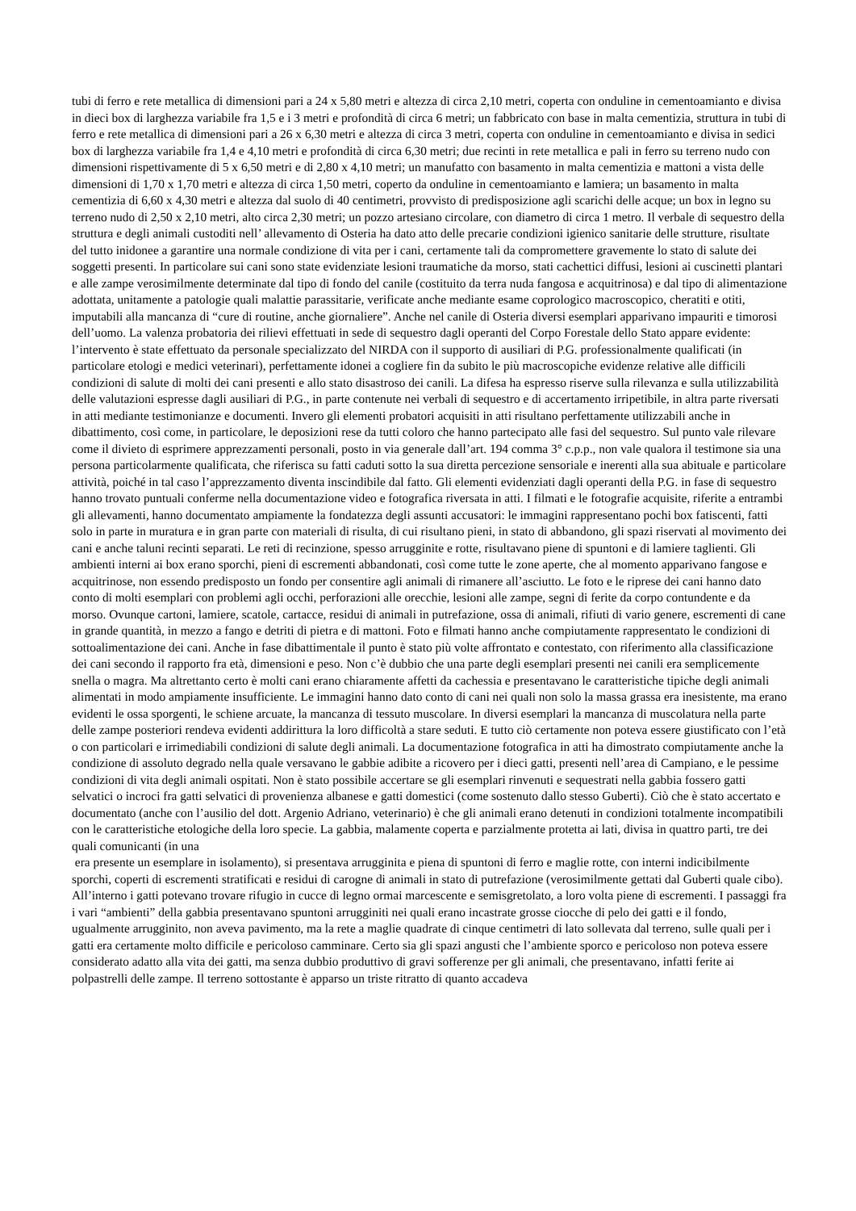tubi di ferro e rete metallica di dimensioni pari a 24 x 5,80 metri e altezza di circa 2,10 metri, coperta con onduline in cementoamianto e divisa in dieci box di larghezza variabile fra 1,5 e i 3 metri e profondità di circa 6 metri; un fabbricato con base in malta cementizia, struttura in tubi di ferro e rete metallica di dimensioni pari a 26 x 6,30 metri e altezza di circa 3 metri, coperta con onduline in cementoamianto e divisa in sedici box di larghezza variabile fra 1,4 e 4,10 metri e profondità di circa 6,30 metri; due recinti in rete metallica e pali in ferro su terreno nudo con dimensioni rispettivamente di 5 x 6,50 metri e di 2,80 x 4,10 metri; un manufatto con basamento in malta cementizia e mattoni a vista delle dimensioni di 1,70 x 1,70 metri e altezza di circa 1,50 metri, coperto da onduline in cementoamianto e lamiera; un basamento in malta cementizia di 6,60 x 4,30 metri e altezza dal suolo di 40 centimetri, provvisto di predisposizione agli scarichi delle acque; un box in legno su terreno nudo di 2,50 x 2,10 metri, alto circa 2,30 metri; un pozzo artesiano circolare, con diametro di circa 1 metro. Il verbale di sequestro della struttura e degli animali custoditi nell’ allevamento di Osteria ha dato atto delle precarie condizioni igienico sanitarie delle strutture, risultate del tutto inidonee a garantire una normale condizione di vita per i cani, certamente tali da compromettere gravemente lo stato di salute dei soggetti presenti. In particolare sui cani sono state evidenziate lesioni traumatiche da morso, stati cachettici diffusi, lesioni ai cuscinetti plantari e alle zampe verosimilmente determinate dal tipo di fondo del canile (costituito da terra nuda fangosa e acquitrinosa) e dal tipo di alimentazione adottata, unitamente a patologie quali malattie parassitarie, verificate anche mediante esame coprologico macroscopico, cheratiti e otiti, imputabili alla mancanza di “cure di routine, anche giornaliere”. Anche nel canile di Osteria diversi esemplari apparivano impauriti e timorosi dell’uomo. La valenza probatoria dei rilievi effettuati in sede di sequestro dagli operanti del Corpo Forestale dello Stato appare evidente: l’intervento è state effettuato da personale specializzato del NIRDA con il supporto di ausiliari di P.G. professionalmente qualificati (in particolare etologi e medici veterinari), perfettamente idonei a cogliere fin da subito le più macroscopiche evidenze relative alle difficili condizioni di salute di molti dei cani presenti e allo stato disastroso dei canili. La difesa ha espresso riserve sulla rilevanza e sulla utilizzabilità delle valutazioni espresse dagli ausiliari di P.G., in parte contenute nei verbali di sequestro e di accertamento irripetibile, in altra parte riversati in atti mediante testimonianze e documenti. Invero gli elementi probatori acquisiti in atti risultano perfettamente utilizzabili anche in dibattimento, così come, in particolare, le deposizioni rese da tutti coloro che hanno partecipato alle fasi del sequestro. Sul punto vale rilevare come il divieto di esprimere apprezzamenti personali, posto in via generale dall’art. 194 comma 3° c.p.p., non vale qualora il testimone sia una persona particolarmente qualificata, che riferisca su fatti caduti sotto la sua diretta percezione sensoriale e inerenti alla sua abituale e particolare attività, poiché in tal caso l’apprezzamento diventa inscindibile dal fatto. Gli elementi evidenziati dagli operanti della P.G. in fase di sequestro hanno trovato puntuali conferme nella documentazione video e fotografica riversata in atti. I filmati e le fotografie acquisite, riferite a entrambi gli allevamenti, hanno documentato ampiamente la fondatezza degli assunti accusatori: le immagini rappresentano pochi box fatiscenti, fatti solo in parte in muratura e in gran parte con materiali di risulta, di cui risultano pieni, in stato di abbandono, gli spazi riservati al movimento dei cani e anche taluni recinti separati. Le reti di recinzione, spesso arrugginite e rotte, risultavano piene di spuntoni e di lamiere taglienti. Gli ambienti interni ai box erano sporchi, pieni di escrementi abbandonati, così come tutte le zone aperte, che al momento apparivano fangose e acquitrinose, non essendo predisposto un fondo per consentire agli animali di rimanere all’asciutto. Le foto e le riprese dei cani hanno dato conto di molti esemplari con problemi agli occhi, perforazioni alle orecchie, lesioni alle zampe, segni di ferite da corpo contundente e da morso. Ovunque cartoni, lamiere, scatole, cartacce, residui di animali in putrefazione, ossa di animali, rifiuti di vario genere, escrementi di cane in grande quantità, in mezzo a fango e detriti di pietra e di mattoni. Foto e filmati hanno anche compiutamente rappresentato le condizioni di sottoalimentazione dei cani. Anche in fase dibattimentale il punto è stato più volte affrontato e contestato, con riferimento alla classificazione dei cani secondo il rapporto fra età, dimensioni e peso. Non c’è dubbio che una parte degli esemplari presenti nei canili era semplicemente snella o magra. Ma altrettanto certo è molti cani erano chiaramente affetti da cachessia e presentavano le caratteristiche tipiche degli animali alimentati in modo ampiamente insufficiente. Le immagini hanno dato conto di cani nei quali non solo la massa grassa era inesistente, ma erano evidenti le ossa sporgenti, le schiene arcuate, la mancanza di tessuto muscolare. In diversi esemplari la mancanza di muscolatura nella parte delle zampe posteriori rendeva evidenti addirittura la loro difficoltà a stare seduti. E tutto ciò certamente non poteva essere giustificato con l’età o con particolari e irrimediabili condizioni di salute degli animali. La documentazione fotografica in atti ha dimostrato compiutamente anche la condizione di assoluto degrado nella quale versavano le gabbie adibite a ricovero per i dieci gatti, presenti nell’area di Campiano, e le pessime condizioni di vita degli animali ospitati. Non è stato possibile accertare se gli esemplari rinvenuti e sequestrati nella gabbia fossero gatti selvatici o incroci fra gatti selvatici di provenienza albanese e gatti domestici (come sostenuto dallo stesso Guberti). Ciò che è stato accertato e documentato (anche con l’ausilio del dott. Argenio Adriano, veterinario) è che gli animali erano detenuti in condizioni totalmente incompatibili con le caratteristiche etologiche della loro specie. La gabbia, malamente coperta e parzialmente protetta ai lati, divisa in quattro parti, tre dei quali comunicanti (in una
era presente un esemplare in isolamento), si presentava arrugginita e piena di spuntoni di ferro e maglie rotte, con interni indicibilmente sporchi, coperti di escrementi stratificati e residui di carogne di animali in stato di putrefazione (verosimilmente gettati dal Guberti quale cibo). All’interno i gatti potevano trovare rifugio in cucce di legno ormai marcescente e semisgretolato, a loro volta piene di escrementi. I passaggi fra i vari “ambienti” della gabbia presentavano spuntoni arrugginiti nei quali erano incastrate grosse ciocche di pelo dei gatti e il fondo, ugualmente arrugginito, non aveva pavimento, ma la rete a maglie quadrate di cinque centimetri di lato sollevata dal terreno, sulle quali per i gatti era certamente molto difficile e pericoloso camminare. Certo sia gli spazi angusti che l’ambiente sporco e pericoloso non poteva essere considerato adatto alla vita dei gatti, ma senza dubbio produttivo di gravi sofferenze per gli animali, che presentavano, infatti ferite ai polpastrelli delle zampe. Il terreno sottostante è apparso un triste ritratto di quanto accadeva